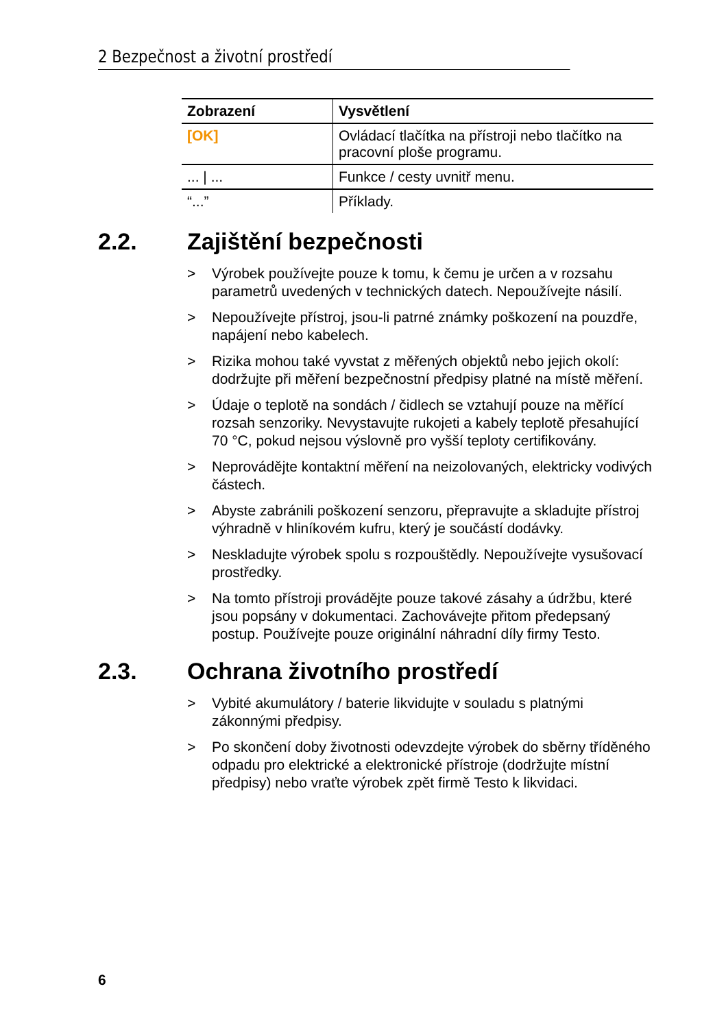2 Bezpečnost a životní prostředí
| Zobrazení | Vysvětlení |
| --- | --- |
| [OK] | Ovládací tlačítka na přístroji nebo tlačítko na pracovní ploše programu. |
| ... / ... | Funkce / cesty uvnitř menu. |
| “...” | Příklady. |
2.2. Zajištění bezpečnosti
> Výrobek používejte pouze k tomu, k čemu je určen a v rozsahu parametrů uvedených v technických datech. Nepoužívejte násilí.
> Nepoužívejte přístroj, jsou-li patrné známky poškození na pouzdře, napájení nebo kabelech.
> Rizika mohou také vyvstat z měřených objektů nebo jejich okolí: dodržujte při měření bezpečnostní předpisy platné na místě měření.
> Údaje o teplotě na sondách / čidlech se vztahují pouze na měřící rozsah senzoriky. Nevystavujte rukojeti a kabely teplotě přesahující 70 °C, pokud nejsou výslovně pro vyšší teploty certifikovány.
> Neprovádějte kontaktní měření na neizolovaných, elektricky vodivých částech.
> Abyste zabránili poškození senzoru, přepravujte a skladujte přístroj výhradně v hliníkovém kufru, který je součástí dodávky.
> Neskladujte výrobek spolu s rozpouštědly. Nepoužívejte vysušovací prostředky.
> Na tomto přístroji provádějte pouze takové zásahy a údržbu, které jsou popsány v dokumentaci. Zachovávejte přitom předepsaný postup. Používejte pouze originální náhradní díly firmy Testo.
2.3. Ochrana životního prostředí
> Vybité akumulátory / baterie likvidujte v souladu s platnými zákonnými předpisy.
> Po skončení doby životnosti odevzdejte výrobek do sběrny tříděného odpadu pro elektrické a elektronické přístroje (dodržujte místní předpisy) nebo vraťte výrobek zpět firmě Testo k likvidaci.
6